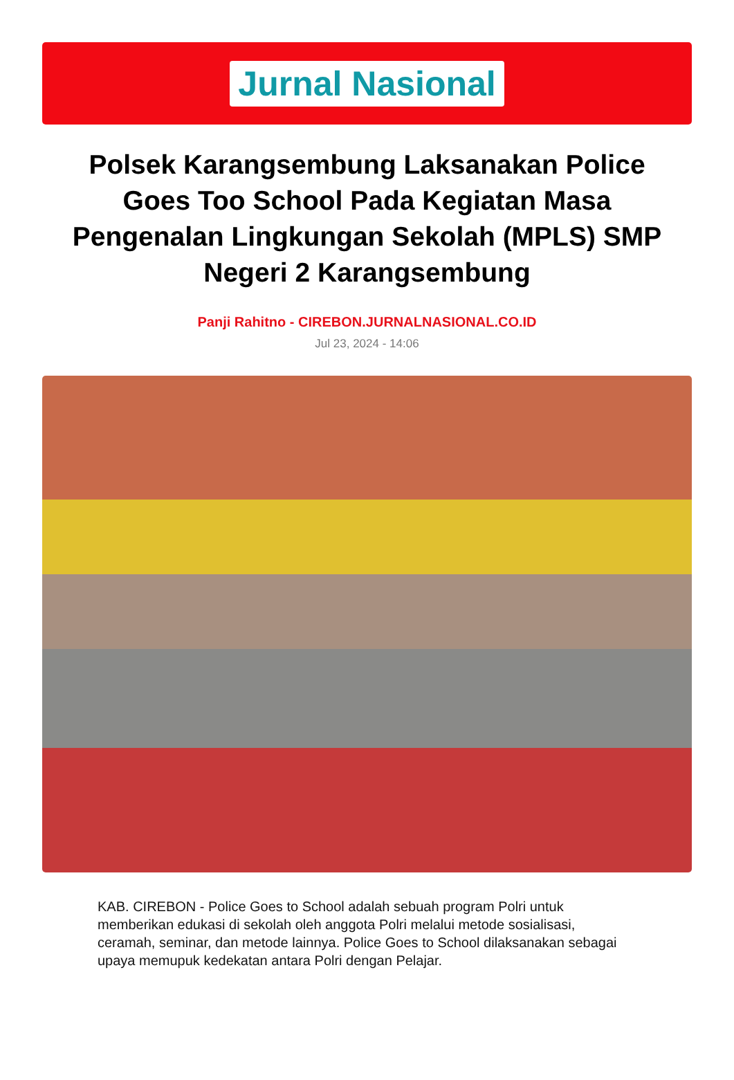Jurnal Nasional
Polsek Karangsembung Laksanakan Police Goes Too School Pada Kegiatan Masa Pengenalan Lingkungan Sekolah (MPLS) SMP Negeri 2 Karangsembung
Panji Rahitno - CIREBON.JURNALNASIONAL.CO.ID
Jul 23, 2024 - 14:06
KAB. CIREBON - Police Goes to School adalah sebuah program Polri untuk memberikan edukasi di sekolah oleh anggota Polri melalui metode sosialisasi, ceramah, seminar, dan metode lainnya. Police Goes to School dilaksanakan sebagai upaya memupuk kedekatan antara Polri dengan Pelajar.